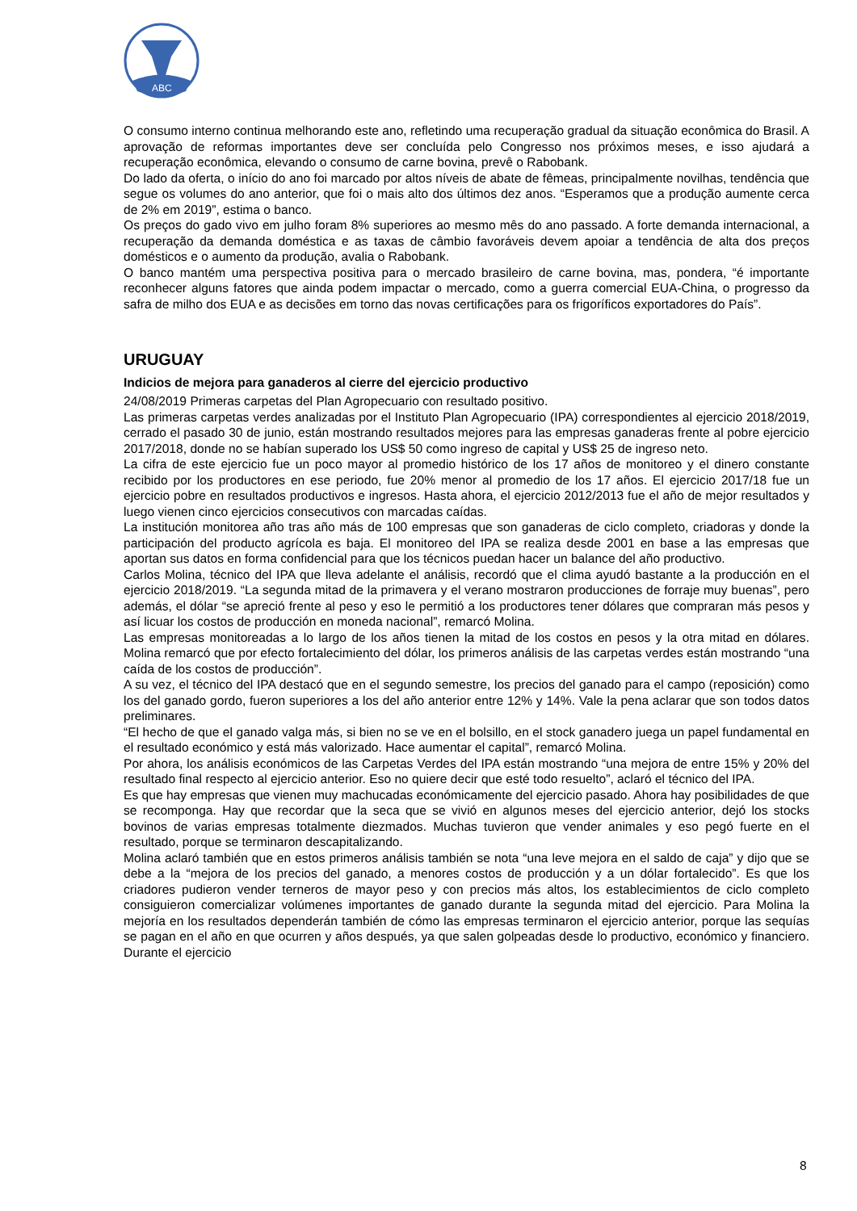ABC
O consumo interno continua melhorando este ano, refletindo uma recuperação gradual da situação econômica do Brasil. A aprovação de reformas importantes deve ser concluída pelo Congresso nos próximos meses, e isso ajudará a recuperação econômica, elevando o consumo de carne bovina, prevê o Rabobank.
Do lado da oferta, o início do ano foi marcado por altos níveis de abate de fêmeas, principalmente novilhas, tendência que segue os volumes do ano anterior, que foi o mais alto dos últimos dez anos. “Esperamos que a produção aumente cerca de 2% em 2019”, estima o banco.
Os preços do gado vivo em julho foram 8% superiores ao mesmo mês do ano passado. A forte demanda internacional, a recuperação da demanda doméstica e as taxas de câmbio favoráveis devem apoiar a tendência de alta dos preços domésticos e o aumento da produção, avalia o Rabobank.
O banco mantém uma perspectiva positiva para o mercado brasileiro de carne bovina, mas, pondera, “é importante reconhecer alguns fatores que ainda podem impactar o mercado, como a guerra comercial EUA-China, o progresso da safra de milho dos EUA e as decisões em torno das novas certificações para os frigoríficos exportadores do País”.
URUGUAY
Indicios de mejora para ganaderos al cierre del ejercicio productivo
24/08/2019 Primeras carpetas del Plan Agropecuario con resultado positivo.
Las primeras carpetas verdes analizadas por el Instituto Plan Agropecuario (IPA) correspondientes al ejercicio 2018/2019, cerrado el pasado 30 de junio, están mostrando resultados mejores para las empresas ganaderas frente al pobre ejercicio 2017/2018, donde no se habían superado los US$ 50 como ingreso de capital y US$ 25 de ingreso neto.
La cifra de este ejercicio fue un poco mayor al promedio histórico de los 17 años de monitoreo y el dinero constante recibido por los productores en ese periodo, fue 20% menor al promedio de los 17 años. El ejercicio 2017/18 fue un ejercicio pobre en resultados productivos e ingresos. Hasta ahora, el ejercicio 2012/2013 fue el año de mejor resultados y luego vienen cinco ejercicios consecutivos con marcadas caídas.
La institución monitorea año tras año más de 100 empresas que son ganaderas de ciclo completo, criadoras y donde la participación del producto agrícola es baja. El monitoreo del IPA se realiza desde 2001 en base a las empresas que aportan sus datos en forma confidencial para que los técnicos puedan hacer un balance del año productivo.
Carlos Molina, técnico del IPA que lleva adelante el análisis, recordó que el clima ayudó bastante a la producción en el ejercicio 2018/2019. “La segunda mitad de la primavera y el verano mostraron producciones de forraje muy buenas”, pero además, el dólar “se apreció frente al peso y eso le permitió a los productores tener dólares que compraran más pesos y así licuar los costos de producción en moneda nacional”, remarcó Molina.
Las empresas monitoreadas a lo largo de los años tienen la mitad de los costos en pesos y la otra mitad en dólares. Molina remarcó que por efecto fortalecimiento del dólar, los primeros análisis de las carpetas verdes están mostrando “una caída de los costos de producción”.
A su vez, el técnico del IPA destacó que en el segundo semestre, los precios del ganado para el campo (reposición) como los del ganado gordo, fueron superiores a los del año anterior entre 12% y 14%. Vale la pena aclarar que son todos datos preliminares.
“El hecho de que el ganado valga más, si bien no se ve en el bolsillo, en el stock ganadero juega un papel fundamental en el resultado económico y está más valorizado. Hace aumentar el capital”, remarcó Molina.
Por ahora, los análisis económicos de las Carpetas Verdes del IPA están mostrando “una mejora de entre 15% y 20% del resultado final respecto al ejercicio anterior. Eso no quiere decir que esté todo resuelto”, aclaró el técnico del IPA.
Es que hay empresas que vienen muy machucadas económicamente del ejercicio pasado. Ahora hay posibilidades de que se recomponga. Hay que recordar que la seca que se vivió en algunos meses del ejercicio anterior, dejó los stocks bovinos de varias empresas totalmente diezmados. Muchas tuvieron que vender animales y eso pegó fuerte en el resultado, porque se terminaron descapitalizando.
Molina aclaró también que en estos primeros análisis también se nota “una leve mejora en el saldo de caja” y dijo que se debe a la “mejora de los precios del ganado, a menores costos de producción y a un dólar fortalecido”. Es que los criadores pudieron vender terneros de mayor peso y con precios más altos, los establecimientos de ciclo completo consiguieron comercializar volúmenes importantes de ganado durante la segunda mitad del ejercicio. Para Molina la mejoría en los resultados dependerán también de cómo las empresas terminaron el ejercicio anterior, porque las sequías se pagan en el año en que ocurren y años después, ya que salen golpeadas desde lo productivo, económico y financiero. Durante el ejercicio
8